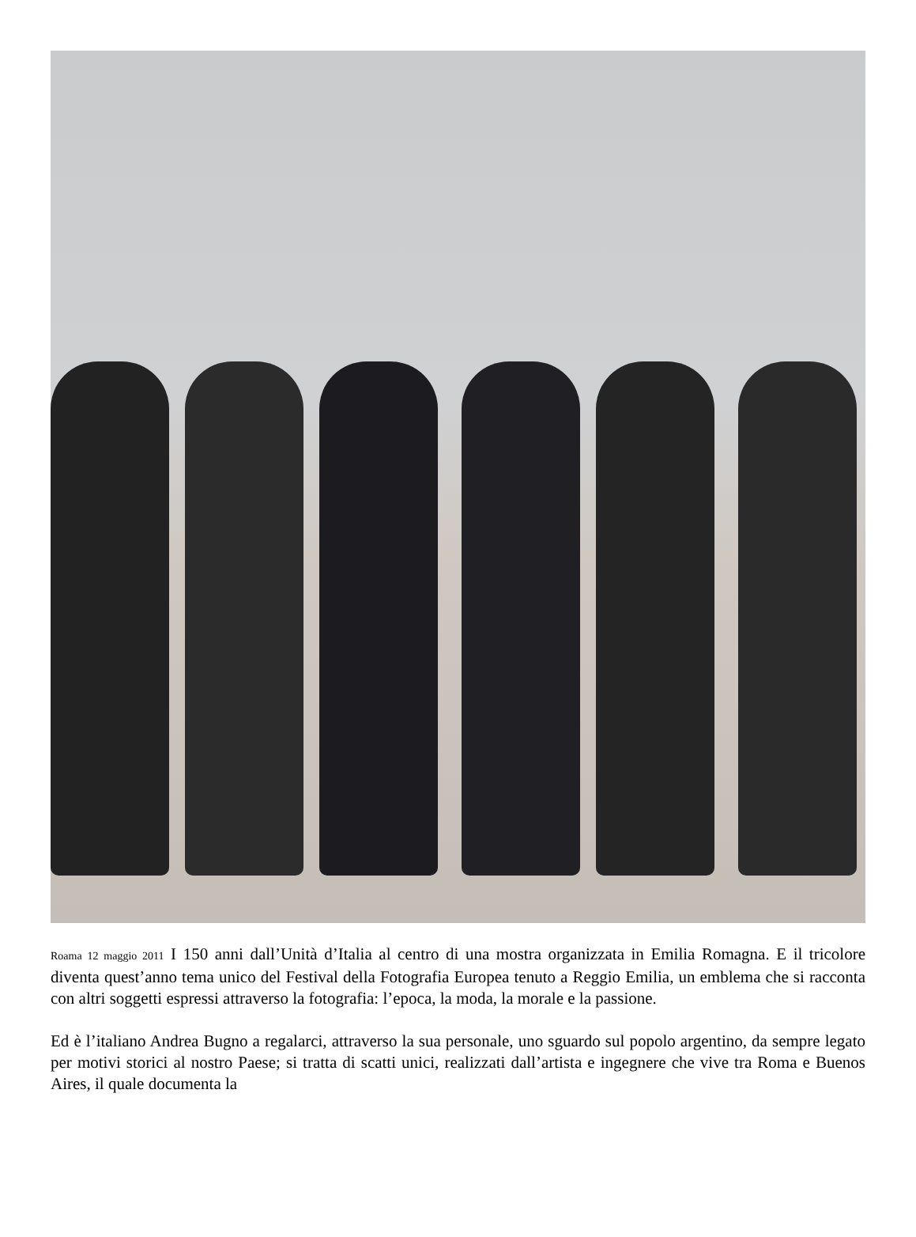Roama 12 maggio 2011 I 150 anni dall’Unità d’Italia al centro di una mostra organizzata in Emilia Romagna. E il tricolore diventa quest’anno tema unico del Festival della Fotografia Europea tenuto a Reggio Emilia, un emblema che si racconta con altri soggetti espressi attraverso la fotografia: l’epoca, la moda, la morale e la passione.
Ed è l’italiano Andrea Bugno a regalarci, attraverso la sua personale, uno sguardo sul popolo argentino, da sempre legato per motivi storici al nostro Paese; si tratta di scatti unici, realizzati dall’artista e ingegnere che vive tra Roma e Buenos Aires, il quale documenta la